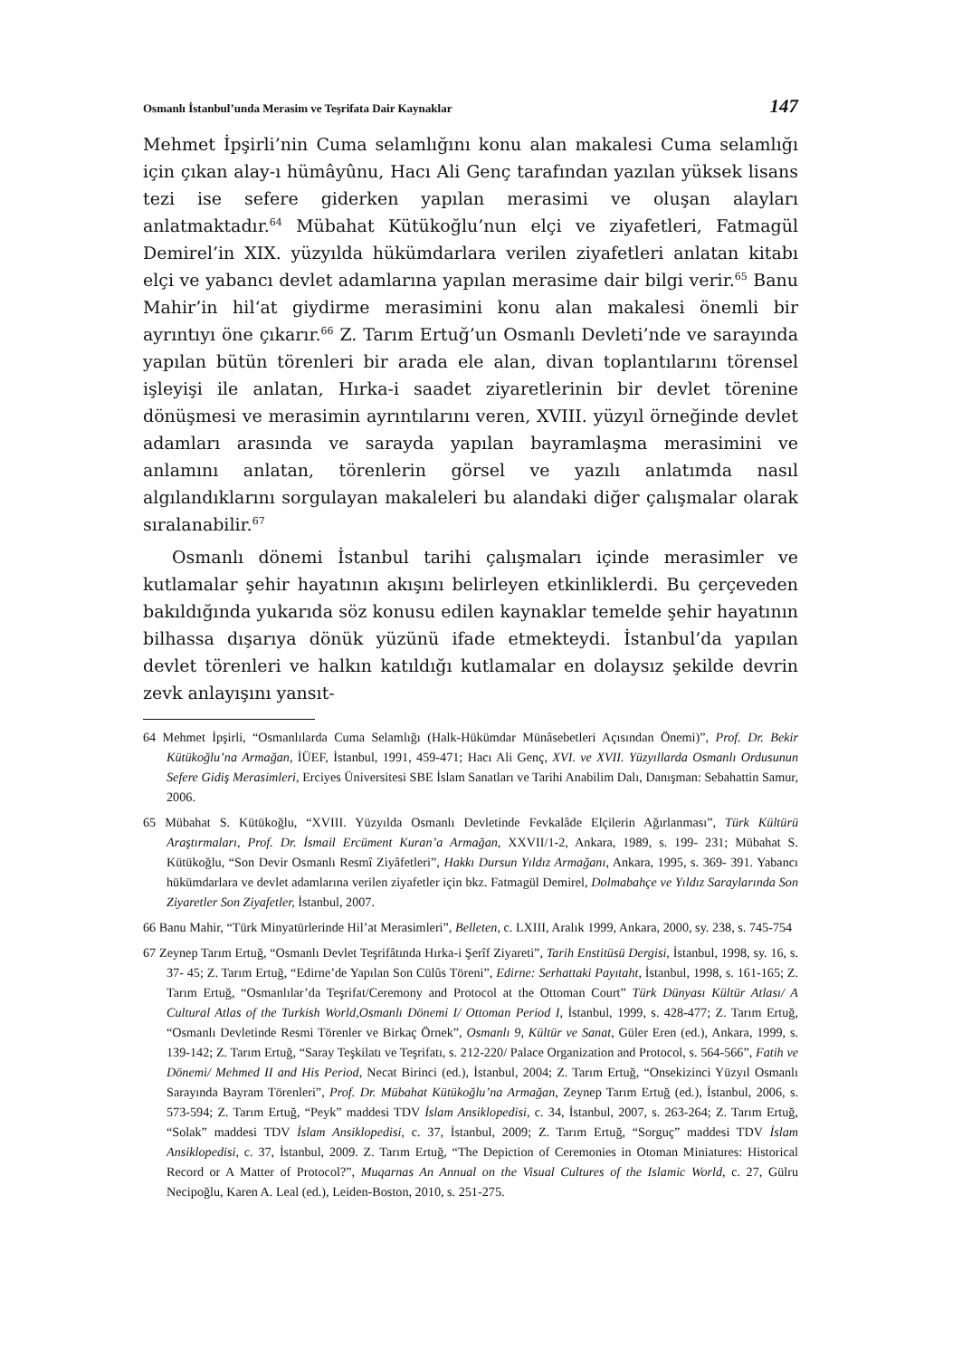Osmanlı İstanbul’unda Merasim ve Teşrifata Dair Kaynaklar 147
Mehmet İpşirli’nin Cuma selamlığını konu alan makalesi Cuma selamlığı için çıkan alay-ı hümâyûnu, Hacı Ali Genç tarafından yazılan yüksek lisans tezi ise sefere giderken yapılan merasimi ve oluşan alayları anlatmaktadır.<sup>64</sup> Mübahat Kütükoğlu’nun elçi ve ziyafetleri, Fatmagül Demirel’in XIX. yüzyılda hükümdarlara verilen ziyafetleri anlatan kitabı elçi ve yabancı devlet adamlarına yapılan merasime dair bilgi verir.<sup>65</sup> Banu Mahir’in hil‘at giydirme merasimini konu alan makalesi önemli bir ayrıntıyı öne çıkarır.<sup>66</sup> Z. Tarım Ertuğ’un Osmanlı Devleti’nde ve sarayında yapılan bütün törenleri bir arada ele alan, divan toplantılarını törensel işleyişi ile anlatan, Hırka-i saadet ziyaretlerinin bir devlet törenine dönüşmesi ve merasimin ayrıntılarını veren, XVIII. yüzyıl örneğinde devlet adamları arasında ve sarayda yapılan bayramlaşma merasimini ve anlamını anlatan, törenlerin görsel ve yazılı anlatımda nasıl algılandıklarını sorgulayan makaleleri bu alandaki diğer çalışmalar olarak sıralanabilir.<sup>67</sup>
Osmanlı dönemi İstanbul tarihi çalışmaları içinde merasimler ve kutlamalar şehir hayatının akışını belirleyen etkinliklerdi. Bu çerçeveden bakıldığında yukarıda söz konusu edilen kaynaklar temelde şehir hayatının bilhassa dışarıya dönük yüzünü ifade etmekteydi. İstanbul’da yapılan devlet törenleri ve halkın katıldığı kutlamalar en dolaysız şekilde devrin zevk anlayışını yansıt-
64 Mehmet İpşirli, “Osmanlılarda Cuma Selamlığı (Halk-Hükümdar Münâsebetleri Açısından Önemi)”, Prof. Dr. Bekir Kütükoğlu’na Armağan, İÜEF, İstanbul, 1991, 459-471; Hacı Ali Genç, XVI. ve XVII. Yüzyıllarda Osmanlı Ordusunun Sefere Gidiş Merasimleri, Erciyes Üniversitesi SBE İslam Sanatları ve Tarihi Anabilim Dalı, Danışman: Sebahattin Samur, 2006.
65 Mübahat S. Kütükoğlu, “XVIII. Yüzyılda Osmanlı Devletinde Fevkalâde Elçilerin Ağırlanması”, Türk Kültürü Araştırmaları, Prof. Dr. İsmail Ercüment Kuran’a Armağan, XXVII/1-2, Ankara, 1989, s. 199- 231; Mübahat S. Kütükoğlu, “Son Devir Osmanlı Resmî Ziyâfetleri”, Hakkı Dursun Yıldız Armağanı, Ankara, 1995, s. 369- 391. Yabancı hükümdarlara ve devlet adamlarına verilen ziyafetler için bkz. Fatmagül Demirel, Dolmabahçe ve Yıldız Saraylarında Son Ziyaretler Son Ziyafetler, İstanbul, 2007.
66 Banu Mahir, “Türk Minyatürlerinde Hil’at Merasimleri”, Belleten, c. LXIII, Aralık 1999, Ankara, 2000, sy. 238, s. 745-754
67 Zeynep Tarım Ertuğ, “Osmanlı Devlet Teşrifâtında Hırka-i Şerîf Ziyareti”, Tarih Enstitüsü Dergisi, İstanbul, 1998, sy. 16, s. 37- 45; Z. Tarım Ertuğ, “Edirne’de Yapılan Son Cülûs Töreni”, Edirne: Serhattaki Payıtaht, İstanbul, 1998, s. 161-165; Z. Tarım Ertuğ, “Osmanlılar’da Teşrifat/Ceremony and Protocol at the Ottoman Court” Türk Dünyası Kültür Atlası/ A Cultural Atlas of the Turkish World,Osmanlı Dönemi I/ Ottoman Period I, İstanbul, 1999, s. 428-477; Z. Tarım Ertuğ, “Osmanlı Devletinde Resmi Törenler ve Birkaç Örnek”, Osmanlı 9, Kültür ve Sanat, Güler Eren (ed.), Ankara, 1999, s. 139-142; Z. Tarım Ertuğ, “Saray Teşkilatı ve Teşrifatı, s. 212-220/ Palace Organization and Protocol, s. 564-566”, Fatih ve Dönemi/ Mehmed II and His Period, Necat Birinci (ed.), İstanbul, 2004; Z. Tarım Ertuğ, “Onsekizinci Yüzyıl Osmanlı Sarayında Bayram Törenleri”, Prof. Dr. Mübahat Kütükoğlu’na Armağan, Zeynep Tarım Ertuğ (ed.), İstanbul, 2006, s. 573-594; Z. Tarım Ertuğ, “Peyk” maddesi TDV İslam Ansiklopedisi, c. 34, İstanbul, 2007, s. 263-264; Z. Tarım Ertuğ, “Solak” maddesi TDV İslam Ansiklopedisi, c. 37, İstanbul, 2009; Z. Tarım Ertuğ, “Sorguç” maddesi TDV İslam Ansiklopedisi, c. 37, İstanbul, 2009. Z. Tarım Ertuğ, “The Depiction of Ceremonies in Otoman Miniatures: Historical Record or A Matter of Protocol?”, Muqarnas An Annual on the Visual Cultures of the Islamic World, c. 27, Gülru Necipoğlu, Karen A. Leal (ed.), Leiden-Boston, 2010, s. 251-275.